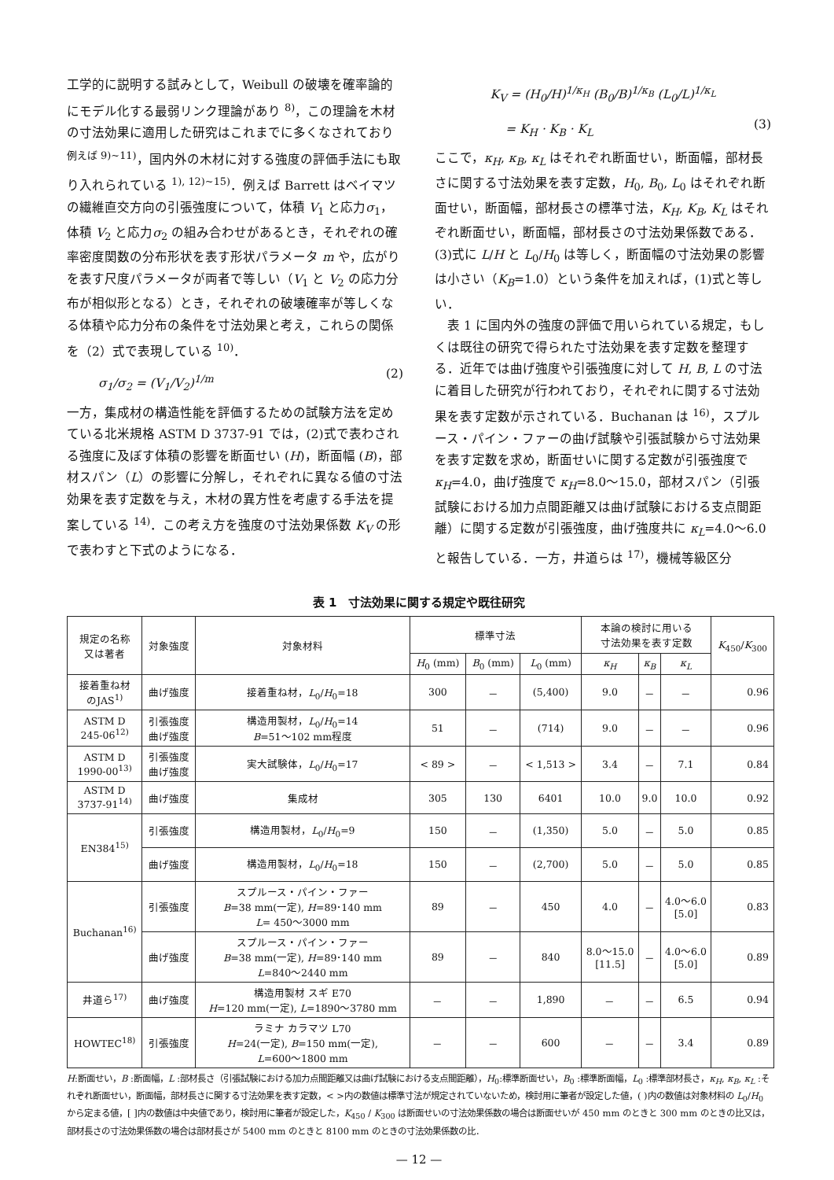工学的に説明する試みとして，Weibull の破壊を確率論的にモデル化する最弱リンク理論があり <sup>8)</sup>，この理論を木材の寸法効果に適用した研究はこれまでに多くなされており <sup>例えば 9)~11)</sup>，国内外の木材に対する強度の評価手法にも取り入れられている <sup>1), 12)~15)</sup>．例えば Barrett はベイマツの繊維直交方向の引張強度について，体積 V<sub>1</sub> と応力σ<sub>1</sub>，体積 V<sub>2</sub> と応力σ<sub>2</sub> の組み合わせがあるとき，それぞれの確率密度関数の分布形状を表す形状パラメータ m や，広がりを表す尺度パラメータが両者で等しい（V<sub>1</sub> と V<sub>2</sub> の応力分布が相似形となる）とき，それぞれの破壊確率が等しくなる体積や応力分布の条件を寸法効果と考え，これらの関係を（2）式で表現している <sup>10)</sup>．
σ<sub>1</sub>/σ<sub>2</sub> = (V<sub>1</sub>/V<sub>2</sub>)<sup>1/m</sup> (2)
一方，集成材の構造性能を評価するための試験方法を定めている北米規格 ASTM D 3737-91 では，(2)式で表わされる強度に及ぼす体積の影響を断面せい (H)，断面幅 (B)，部材スパン（L）の影響に分解し，それぞれに異なる値の寸法効果を表す定数を与え，木材の異方性を考慮する手法を提案している <sup>14)</sup>．この考え方を強度の寸法効果係数 K<sub>V</sub> の形で表わすと下式のようになる．
K<sub>V</sub> = (H<sub>0</sub>/H)<sup>1/κ<sub>H</sub></sup> (B<sub>0</sub>/B)<sup>1/κ<sub>B</sub></sup> (L<sub>0</sub>/L)<sup>1/κ<sub>L</sub></sup>
= K<sub>H</sub> · K<sub>B</sub> · K<sub>L</sub> (3)
ここで，κ<sub>H</sub>, κ<sub>B</sub>, κ<sub>L</sub> はそれぞれ断面せい，断面幅，部材長さに関する寸法効果を表す定数，H<sub>0</sub>, B<sub>0</sub>, L<sub>0</sub> はそれぞれ断面せい，断面幅，部材長さの標準寸法，K<sub>H</sub>, K<sub>B</sub>, K<sub>L</sub> はそれぞれ断面せい，断面幅，部材長さの寸法効果係数である．(3)式に L/H と L<sub>0</sub>/H<sub>0</sub> は等しく，断面幅の寸法効果の影響は小さい（K<sub>B</sub>=1.0）という条件を加えれば，(1)式と等しい．
　表 1 に国内外の強度の評価で用いられている規定，もしくは既往の研究で得られた寸法効果を表す定数を整理する．近年では曲げ強度や引張強度に対して H, B, L の寸法に着目した研究が行われており，それぞれに関する寸法効果を表す定数が示されている．Buchanan は <sup>16)</sup>，スプルース・パイン・ファーの曲げ試験や引張試験から寸法効果を表す定数を求め，断面せいに関する定数が引張強度で κ<sub>H</sub>=4.0，曲げ強度で κ<sub>H</sub>=8.0～15.0，部材スパン（引張試験における加力点間距離又は曲げ試験における支点間距離）に関する定数が引張強度，曲げ強度共に κ<sub>L</sub>=4.0～6.0 と報告している．一方，井道らは <sup>17)</sup>，機械等級区分
表 1　寸法効果に関する規定や既往研究
| 規定の名称 又は著者 | 対象強度 | 対象材料 | 標準寸法 | | | 本論の検討に用いる 寸法効果を表す定数 | | | K<sub>450</sub>/ K<sub>300</sub> |
| --- | --- | --- | --- | --- | --- | --- | --- | --- | --- |
| | | | H<sub>0</sub> (mm) | B<sub>0</sub> (mm) | L<sub>0</sub> (mm) | κ<sub>H</sub> | κ<sub>B</sub> | κ<sub>L</sub> | |
| 接着重ね材 のJAS<sup>1)</sup> | 曲げ強度 | 接着重ね材， L<sub>0</sub>/ H<sub>0</sub>=18 | 300 | － | (5,400) | 9.0 | － | － | 0.96 |
| ASTM D 245-06<sup>12)</sup> | 引張強度 曲げ強度 | 構造用製材， L<sub>0</sub>/ H<sub>0</sub>=14 B =51～102 mm程度 | 51 | － | (714) | 9.0 | － | － | 0.96 |
| ASTM D 1990-00<sup>13)</sup> | 引張強度 曲げ強度 | 実大試験体， L<sub>0</sub>/ H<sub>0</sub>=17 | < 89 > | － | < 1,513 > | 3.4 | － | 7.1 | 0.84 |
| ASTM D 3737-91<sup>14)</sup> | 曲げ強度 | 集成材 | 305 | 130 | 6401 | 10.0 | 9.0 | 10.0 | 0.92 |
| EN384<sup>15)</sup> | 引張強度 | 構造用製材， L<sub>0</sub>/ H<sub>0</sub>=9 | 150 | － | (1,350) | 5.0 | － | 5.0 | 0.85 |
| | 曲げ強度 | 構造用製材， L<sub>0</sub>/ H<sub>0</sub>=18 | 150 | － | (2,700) | 5.0 | － | 5.0 | 0.85 |
| Buchanan<sup>16)</sup> | 引張強度 | スプルース・パイン・ファー B =38 mm(一定), H =89･140 mm L = 450～3000 mm | 89 | － | 450 | 4.0 | － | 4.0～6.0 [5.0] | 0.83 |
| | 曲げ強度 | スプルース・パイン・ファー B =38 mm(一定), H =89･140 mm L =840～2440 mm | 89 | － | 840 | 8.0～15.0 [11.5] | － | 4.0～6.0 [5.0] | 0.89 |
| 井道ら<sup>17)</sup> | 曲げ強度 | 構造用製材 スギ E70 H =120 mm(一定), L =1890～3780 mm | － | － | 1,890 | － | － | 6.5 | 0.94 |
| HOWTEC<sup>18)</sup> | 引張強度 | ラミナ カラマツ L70 H =24(一定), B =150 mm(一定), L =600～1800 mm | － | － | 600 | － | － | 3.4 | 0.89 |
H:断面せい，B :断面幅，L :部材長さ（引張試験における加力点間距離又は曲げ試験における支点間距離），H<sub>0</sub>:標準断面せい，B<sub>0</sub> :標準断面幅，L<sub>0</sub> :標準部材長さ，κ<sub>H</sub>, κ<sub>B</sub>, κ<sub>L</sub> :それぞれ断面せい，断面幅，部材長さに関する寸法効果を表す定数，< >内の数値は標準寸法が規定されていないため，検討用に筆者が設定した値，( )内の数値は対象材料の L<sub>0</sub>/H<sub>0</sub> から定まる値，[ ]内の数値は中央値であり，検討用に筆者が設定した，K<sub>450</sub> / K<sub>300</sub> は断面せいの寸法効果係数の場合は断面せいが 450 mm のときと 300 mm のときの比又は，部材長さの寸法効果係数の場合は部材長さが 5400 mm のときと 8100 mm のときの寸法効果係数の比．
— 12 —